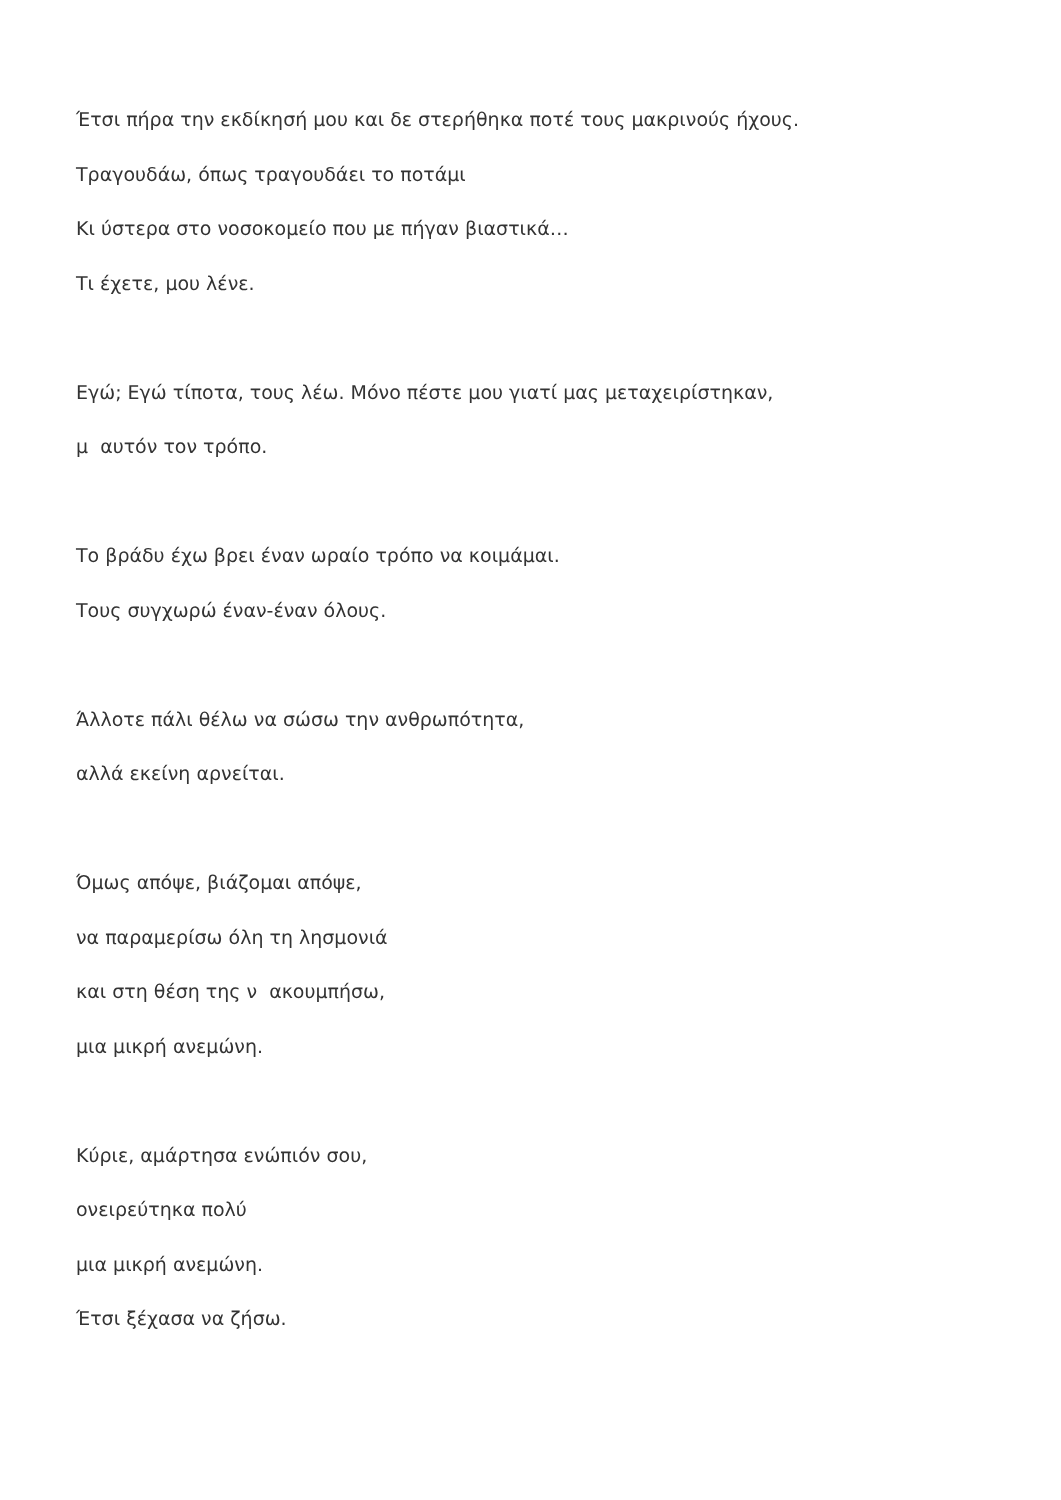Έτσι πήρα την εκδίκησή μου και δε στερήθηκα ποτέ τους μακρινούς ήχους.
Τραγουδάω, όπως τραγουδάει το ποτάμι
Κι ύστερα στο νοσοκομείο που με πήγαν βιαστικά…
Τι έχετε, μου λένε.
Εγώ; Εγώ τίποτα, τους λέω. Μόνο πέστε μου γιατί μας μεταχειρίστηκαν,
μ αυτόν τον τρόπο.
Το βράδυ έχω βρει έναν ωραίο τρόπο να κοιμάμαι.
Τους συγχωρώ έναν-έναν όλους.
Άλλοτε πάλι θέλω να σώσω την ανθρωπότητα,
αλλά εκείνη αρνείται.
Όμως απόψε, βιάζομαι απόψε,
να παραμερίσω όλη τη λησμονιά
και στη θέση της ν ακουμπήσω,
μια μικρή ανεμώνη.
Κύριε, αμάρτησα ενώπιόν σου,
ονειρεύτηκα πολύ
μια μικρή ανεμώνη.
Έτσι ξέχασα να ζήσω.